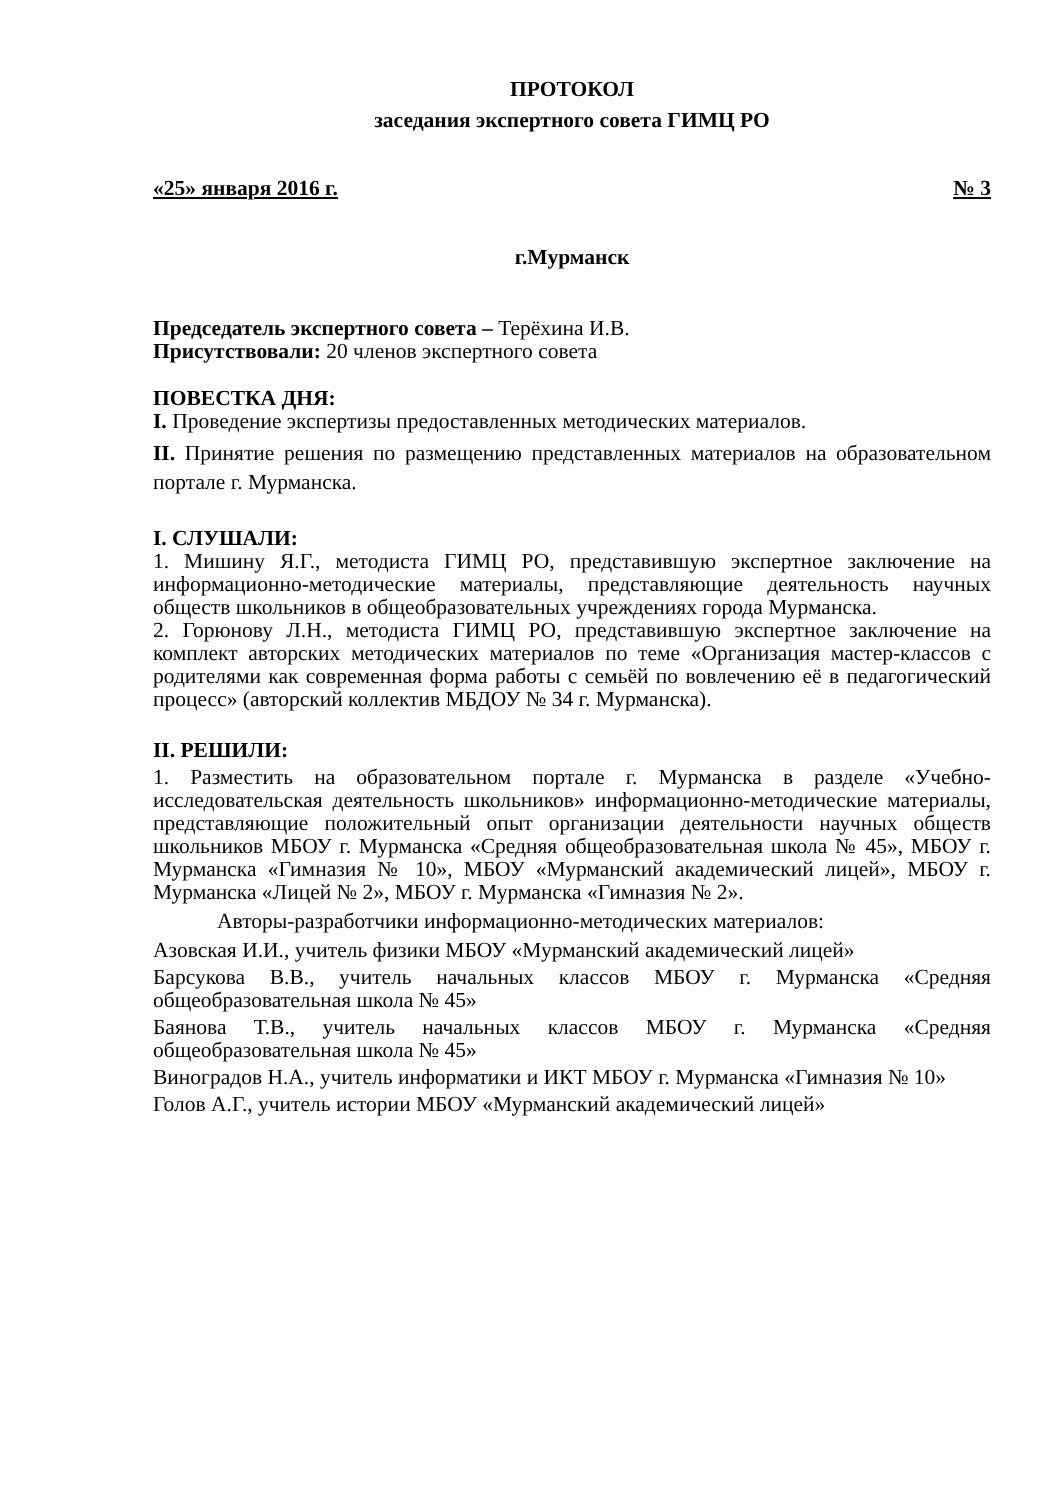ПРОТОКОЛ
заседания экспертного совета ГИМЦ РО
«25» января 2016 г. № 3
г.Мурманск
Председатель экспертного совета – Терёхина И.В.
Присутствовали: 20 членов экспертного совета
ПОВЕСТКА ДНЯ:
I. Проведение экспертизы предоставленных методических материалов.
II. Принятие решения по размещению представленных материалов на образовательном портале г. Мурманска.
I. СЛУШАЛИ:
1. Мишину Я.Г., методиста ГИМЦ РО, представившую экспертное заключение на информационно-методические материалы, представляющие деятельность научных обществ школьников в общеобразовательных учреждениях города Мурманска.
2. Горюнову Л.Н., методиста ГИМЦ РО, представившую экспертное заключение на комплект авторских методических материалов по теме «Организация мастер-классов с родителями как современная форма работы с семьёй по вовлечению её в педагогический процесс» (авторский коллектив МБДОУ № 34 г. Мурманска).
II. РЕШИЛИ:
1. Разместить на образовательном портале г. Мурманска в разделе «Учебно-исследовательская деятельность школьников» информационно-методические материалы, представляющие положительный опыт организации деятельности научных обществ школьников МБОУ г. Мурманска «Средняя общеобразовательная школа № 45», МБОУ г. Мурманска «Гимназия № 10», МБОУ «Мурманский академический лицей», МБОУ г. Мурманска «Лицей № 2», МБОУ г. Мурманска «Гимназия № 2».
Авторы-разработчики информационно-методических материалов:
Азовская И.И., учитель физики МБОУ «Мурманский академический лицей»
Барсукова В.В., учитель начальных классов МБОУ г. Мурманска «Средняя общеобразовательная школа № 45»
Баянова Т.В., учитель начальных классов МБОУ г. Мурманска «Средняя общеобразовательная школа № 45»
Виноградов Н.А., учитель информатики и ИКТ МБОУ г. Мурманска «Гимназия № 10»
Голов А.Г., учитель истории МБОУ «Мурманский академический лицей»